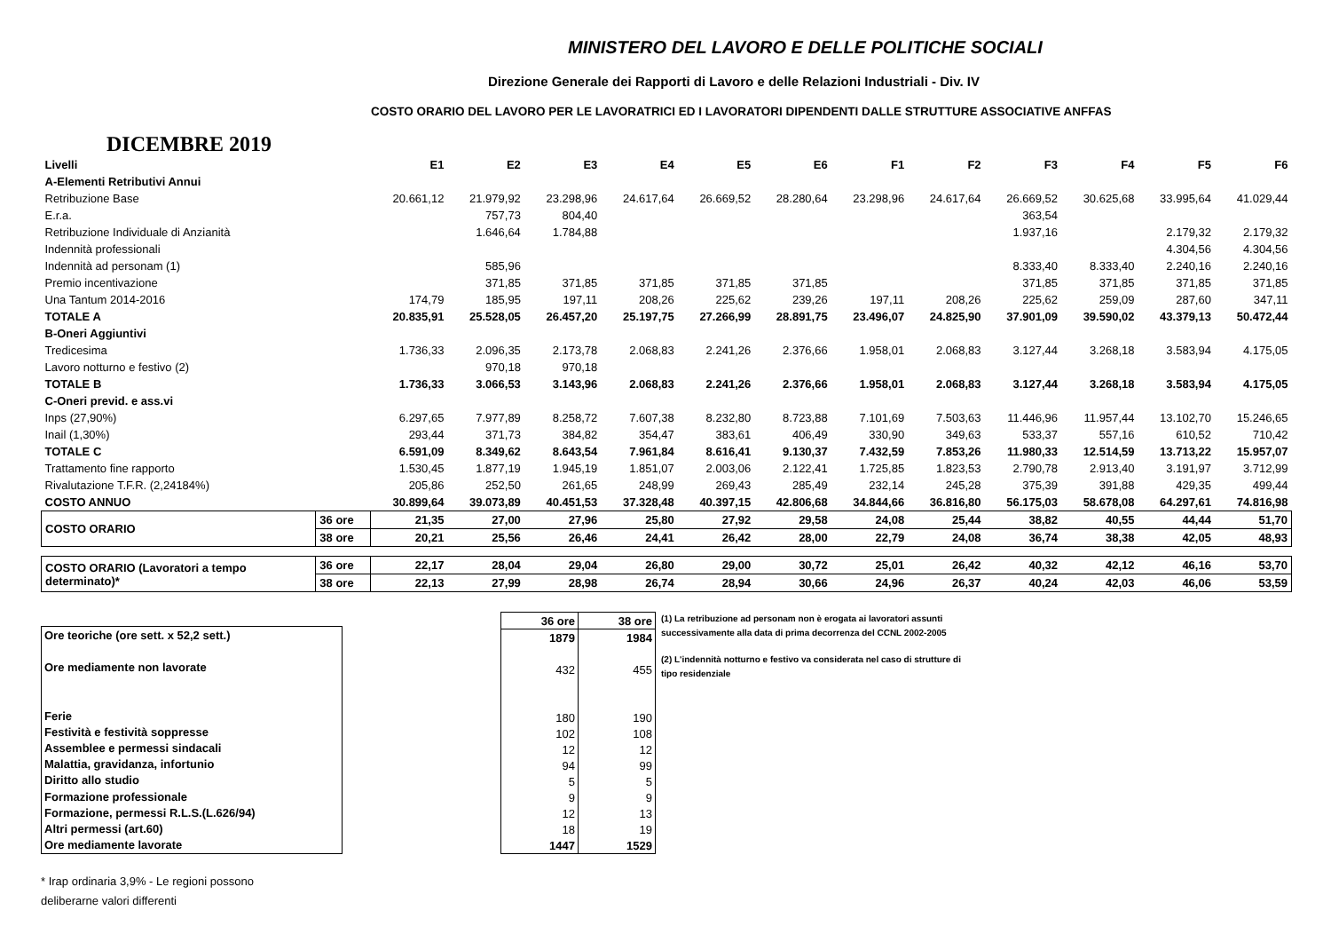MINISTERO DEL LAVORO E DELLE POLITICHE SOCIALI
Direzione Generale dei Rapporti di Lavoro e delle Relazioni Industriali - Div. IV
COSTO ORARIO DEL LAVORO PER LE LAVORATRICI ED I LAVORATORI DIPENDENTI DALLE STRUTTURE ASSOCIATIVE ANFFAS
DICEMBRE 2019
| Livelli | | E1 | E2 | E3 | E4 | E5 | E6 | F1 | F2 | F3 | F4 | F5 | F6 |
| A-Elementi Retributivi Annui | | | | | | | | | | | | | |
| Retribuzione Base | | 20.661,12 | 21.979,92 | 23.298,96 | 24.617,64 | 26.669,52 | 28.280,64 | 23.298,96 | 24.617,64 | 26.669,52 | 30.625,68 | 33.995,64 | 41.029,44 |
| E.r.a. | | | 757,73 | 804,40 | | | | | | 363,54 | | | |
| Retribuzione Individuale di Anzianità | | | 1.646,64 | 1.784,88 | | | | | | 1.937,16 | | 2.179,32 | 2.179,32 |
| Indennità professionali | | | | | | | | | | | | 4.304,56 | 4.304,56 |
| Indennità ad personam (1) | | | 585,96 | | | | | | | 8.333,40 | 8.333,40 | 2.240,16 | 2.240,16 |
| Premio incentivazione | | | 371,85 | 371,85 | 371,85 | 371,85 | 371,85 | | | 371,85 | 371,85 | 371,85 | 371,85 |
| Una Tantum 2014-2016 | | 174,79 | 185,95 | 197,11 | 208,26 | 225,62 | 239,26 | 197,11 | 208,26 | 225,62 | 259,09 | 287,60 | 347,11 |
| TOTALE A | | 20.835,91 | 25.528,05 | 26.457,20 | 25.197,75 | 27.266,99 | 28.891,75 | 23.496,07 | 24.825,90 | 37.901,09 | 39.590,02 | 43.379,13 | 50.472,44 |
| B-Oneri Aggiuntivi | | | | | | | | | | | | | |
| Tredicesima | | 1.736,33 | 2.096,35 | 2.173,78 | 2.068,83 | 2.241,26 | 2.376,66 | 1.958,01 | 2.068,83 | 3.127,44 | 3.268,18 | 3.583,94 | 4.175,05 |
| Lavoro notturno e festivo (2) | | | 970,18 | 970,18 | | | | | | | | | |
| TOTALE B | | 1.736,33 | 3.066,53 | 3.143,96 | 2.068,83 | 2.241,26 | 2.376,66 | 1.958,01 | 2.068,83 | 3.127,44 | 3.268,18 | 3.583,94 | 4.175,05 |
| C-Oneri previd. e ass.vi | | | | | | | | | | | | | |
| Inps (27,90%) | | 6.297,65 | 7.977,89 | 8.258,72 | 7.607,38 | 8.232,80 | 8.723,88 | 7.101,69 | 7.503,63 | 11.446,96 | 11.957,44 | 13.102,70 | 15.246,65 |
| Inail (1,30%) | | 293,44 | 371,73 | 384,82 | 354,47 | 383,61 | 406,49 | 330,90 | 349,63 | 533,37 | 557,16 | 610,52 | 710,42 |
| TOTALE C | | 6.591,09 | 8.349,62 | 8.643,54 | 7.961,84 | 8.616,41 | 9.130,37 | 7.432,59 | 7.853,26 | 11.980,33 | 12.514,59 | 13.713,22 | 15.957,07 |
| Trattamento fine rapporto | | 1.530,45 | 1.877,19 | 1.945,19 | 1.851,07 | 2.003,06 | 2.122,41 | 1.725,85 | 1.823,53 | 2.790,78 | 2.913,40 | 3.191,97 | 3.712,99 |
| Rivalutazione T.F.R. (2,24184%) | | 205,86 | 252,50 | 261,65 | 248,99 | 269,43 | 285,49 | 232,14 | 245,28 | 375,39 | 391,88 | 429,35 | 499,44 |
| COSTO ANNUO | | 30.899,64 | 39.073,89 | 40.451,53 | 37.328,48 | 40.397,15 | 42.806,68 | 34.844,66 | 36.816,80 | 56.175,03 | 58.678,08 | 64.297,61 | 74.816,98 |
| COSTO ORARIO | 36 ore | 21,35 | 27,00 | 27,96 | 25,80 | 27,92 | 29,58 | 24,08 | 25,44 | 38,82 | 40,55 | 44,44 | 51,70 |
| | 38 ore | 20,21 | 25,56 | 26,46 | 24,41 | 26,42 | 28,00 | 22,79 | 24,08 | 36,74 | 38,38 | 42,05 | 48,93 |
| COSTO ORARIO (Lavoratori a tempo determinato)* | 36 ore | 22,17 | 28,04 | 29,04 | 26,80 | 29,00 | 30,72 | 25,01 | 26,42 | 40,32 | 42,12 | 46,16 | 53,70 |
| | 38 ore | 22,13 | 27,99 | 28,98 | 26,74 | 28,94 | 30,66 | 24,96 | 26,37 | 40,24 | 42,03 | 46,06 | 53,59 |
| Ore teoriche (ore sett. x 52,2 sett.) |
| Ore mediamente non lavorate |
| Ferie |
| Festività e festività soppresse |
| Assemblee e permessi sindacali |
| Malattia, gravidanza, infortunio |
| Diritto allo studio |
| Formazione professionale |
| Formazione, permessi R.L.S.(L.626/94) |
| Altri permessi (art.60) |
| Ore mediamente lavorate |
| 36 ore | 38 ore |
| 1879 | 1984 |
| 432 | 455 |
| 180 | 190 |
| 102 | 108 |
| 12 | 12 |
| 94 | 99 |
| 5 | 5 |
| 9 | 9 |
| 12 | 13 |
| 18 | 19 |
| 1447 | 1529 |
(1) La retribuzione ad personam non è erogata ai lavoratori assunti successivamente alla data di prima decorrenza del CCNL 2002-2005
(2) L'indennità notturno e festivo va considerata nel caso di strutture di tipo residenziale
* Irap ordinaria 3,9% - Le regioni possono
deliberarne valori differenti